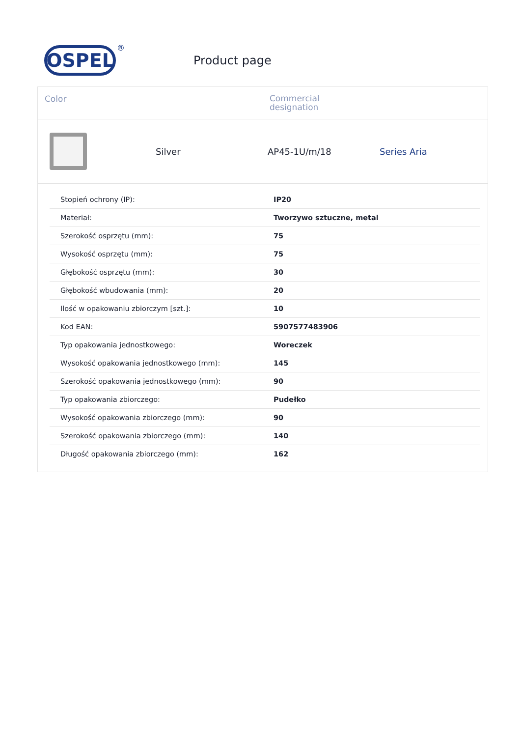OSPEL
®
Product page
Color
Commercial
designation
Silver AP45-1U/m/18 Series Aria
| Stopień ochrony (IP): | IP20 |
| Materiał: | Tworzywo sztuczne, metal |
| Szerokość osprzętu (mm): | 75 |
| Wysokość osprzętu (mm): | 75 |
| Głębokość osprzętu (mm): | 30 |
| Głębokość wbudowania (mm): | 20 |
| Ilość w opakowaniu zbiorczym [szt.]: | 10 |
| Kod EAN: | 5907577483906 |
| Typ opakowania jednostkowego: | Woreczek |
| Wysokość opakowania jednostkowego (mm): | 145 |
| Szerokość opakowania jednostkowego (mm): | 90 |
| Typ opakowania zbiorczego: | Pudełko |
| Wysokość opakowania zbiorczego (mm): | 90 |
| Szerokość opakowania zbiorczego (mm): | 140 |
| Długość opakowania zbiorczego (mm): | 162 |